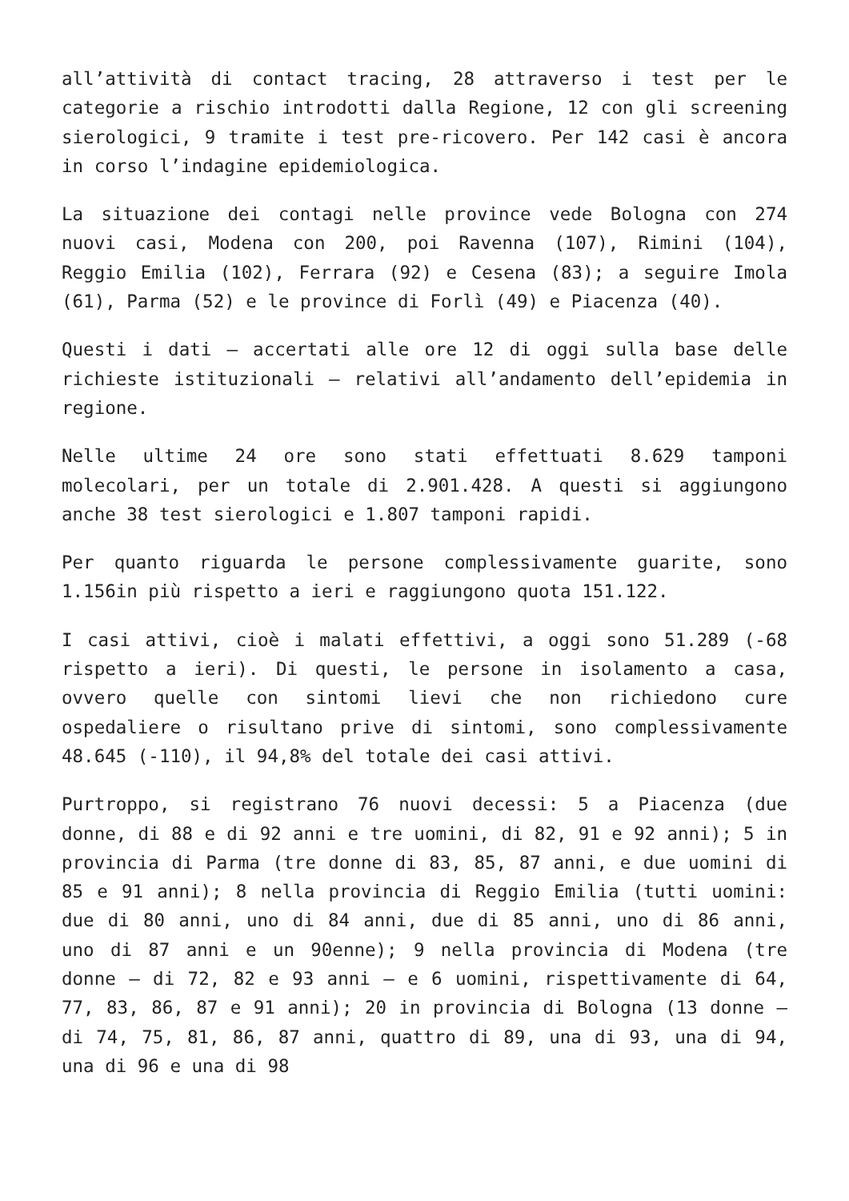all’attività di contact tracing, 28 attraverso i test per le categorie a rischio introdotti dalla Regione, 12 con gli screening sierologici, 9 tramite i test pre-ricovero. Per 142 casi è ancora in corso l’indagine epidemiologica.
La situazione dei contagi nelle province vede Bologna con 274 nuovi casi, Modena con 200, poi Ravenna (107), Rimini (104), Reggio Emilia (102), Ferrara (92) e Cesena (83); a seguire Imola (61), Parma (52) e le province di Forlì (49) e Piacenza (40).
Questi i dati – accertati alle ore 12 di oggi sulla base delle richieste istituzionali – relativi all’andamento dell’epidemia in regione.
Nelle ultime 24 ore sono stati effettuati 8.629 tamponi molecolari, per un totale di 2.901.428. A questi si aggiungono anche 38 test sierologici e 1.807 tamponi rapidi.
Per quanto riguarda le persone complessivamente guarite, sono 1.156in più rispetto a ieri e raggiungono quota 151.122.
I casi attivi, cioè i malati effettivi, a oggi sono 51.289 (-68 rispetto a ieri). Di questi, le persone in isolamento a casa, ovvero quelle con sintomi lievi che non richiedono cure ospedaliere o risultano prive di sintomi, sono complessivamente 48.645 (-110), il 94,8% del totale dei casi attivi.
Purtroppo, si registrano 76 nuovi decessi: 5 a Piacenza (due donne, di 88 e di 92 anni e tre uomini, di 82, 91 e 92 anni); 5 in provincia di Parma (tre donne di 83, 85, 87 anni, e due uomini di 85 e 91 anni); 8 nella provincia di Reggio Emilia (tutti uomini: due di 80 anni, uno di 84 anni, due di 85 anni, uno di 86 anni, uno di 87 anni e un 90enne); 9 nella provincia di Modena (tre donne – di 72, 82 e 93 anni – e 6 uomini, rispettivamente di 64, 77, 83, 86, 87 e 91 anni); 20 in provincia di Bologna (13 donne – di 74, 75, 81, 86, 87 anni, quattro di 89, una di 93, una di 94, una di 96 e una di 98